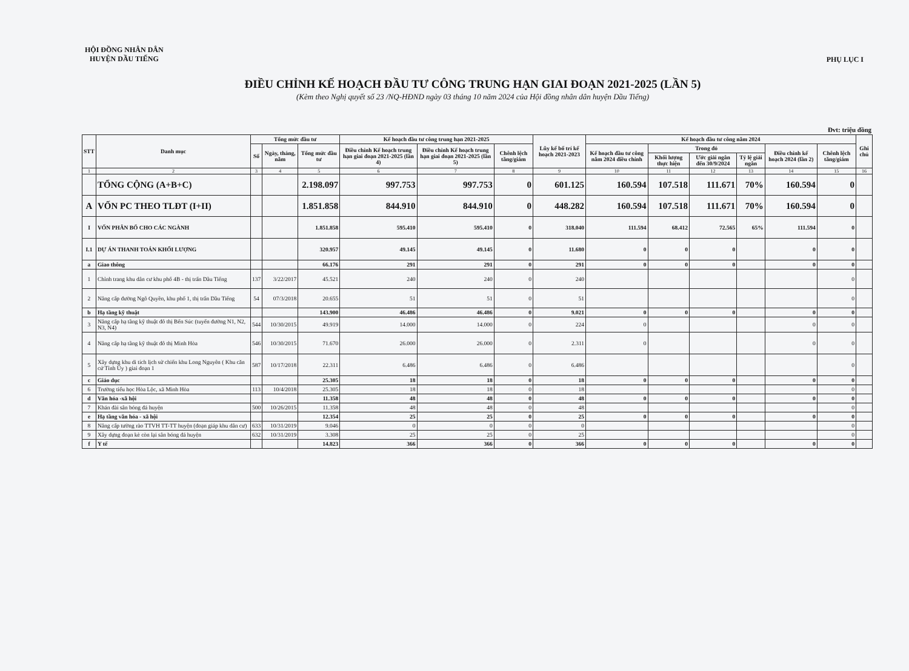HỘI ĐỒNG NHÂN DÂN
HUYỆN DẦU TIẾNG
PHỤ LỤC I
ĐIỀU CHỈNH KẾ HOẠCH ĐẦU TƯ CÔNG TRUNG HẠN GIAI ĐOẠN 2021-2025 (LẦN 5)
(Kèm theo Nghị quyết số 23 /NQ-HĐND ngày 03 tháng 10 năm 2024 của Hội đồng nhân dân huyện Dầu Tiếng)
Đvt: triệu đồng
| STT | Danh mục | Tổng mức đầu tư | | | Kế hoạch đầu tư công trung hạn 2021-2025 | | | Lũy kế bố trí kế hoạch 2021-2023 | Kế hoạch đầu tư công năm 2024 | | | | | | Ghi chú |
| --- | --- | --- | --- | --- | --- | --- | --- | --- | --- | --- | --- | --- | --- | --- | --- |
| | | Số | Ngày, tháng, năm | Tổng mức đầu tư | Điều chỉnh Kế hoạch trung hạn giai đoạn 2021-2025 (lần 4) | Điều chỉnh Kế hoạch trung hạn giai đoạn 2021-2025 (lần 5) | Chênh lệch tăng/giảm | | Kế hoạch đầu tư công năm 2024 điều chỉnh | Trong đó | | | Điều chỉnh kế hoạch 2024 (lần 2) | Chênh lệch tăng/giảm | |
| | | | | | | | | | | Khối lượng thực hiện | Ước giải ngân đến 30/9/2024 | Tỷ lệ giải ngân | | | |
| 1 | 2 | 3 | 4 | 5 | 6 | 7 | 8 | 9 | 10 | 11 | 12 | 13 | 14 | 15 | 16 |
| | TỔNG CỘNG (A+B+C) | | | 2.198.097 | 997.753 | 997.753 | 0 | 601.125 | 160.594 | 107.518 | 111.671 | 70% | 160.594 | 0 | |
| A | VỐN PC THEO TLĐT (I+II) | | | 1.851.858 | 844.910 | 844.910 | 0 | 448.282 | 160.594 | 107.518 | 111.671 | 70% | 160.594 | 0 | |
| I | VỐN PHÂN BỔ CHO CÁC NGÀNH | | | 1.851.858 | 595.410 | 595.410 | 0 | 318.040 | 111.594 | 68.412 | 72.565 | 65% | 111.594 | 0 | |
| I.1 | DỰ ÁN THANH TOÁN KHỐI LƯỢNG | | | 320.957 | 49.145 | 49.145 | 0 | 11.680 | 0 | 0 | 0 | | 0 | 0 | |
| a | Giao thông | | | 66.176 | 291 | 291 | 0 | 291 | 0 | 0 | 0 | | 0 | 0 | |
| 1 | Chỉnh trang khu dân cư khu phố 4B - thị trấn Dầu Tiếng | 137 | 3/22/2017 | 45.521 | 240 | 240 | 0 | 240 | | | | | | 0 | |
| 2 | Nâng cấp đường Ngô Quyền, khu phố 1, thị trấn Dầu Tiếng | 54 | 07/3/2018 | 20.655 | 51 | 51 | 0 | 51 | | | | | | 0 | |
| b | Hạ tầng kỹ thuật | | | 143.900 | 46.486 | 46.486 | 0 | 9.021 | 0 | 0 | 0 | | 0 | 0 | |
| 3 | Nâng cấp hạ tầng kỹ thuật đô thị Bến Súc (tuyến đường N1, N2, N3, N4) | 544 | 10/30/2015 | 49.919 | 14.000 | 14.000 | 0 | 224 | 0 | | | | 0 | 0 | |
| 4 | Nâng cấp hạ tầng kỹ thuật đô thị Minh Hòa | 546 | 10/30/2015 | 71.670 | 26.000 | 26.000 | 0 | 2.311 | 0 | | | | 0 | 0 | |
| 5 | Xây dựng khu di tích lịch sử chiến khu Long Nguyên ( Khu căn cứ Tỉnh Ủy ) giai đoạn 1 | 587 | 10/17/2018 | 22.311 | 6.486 | 6.486 | 0 | 6.486 | | | | | | 0 | |
| c | Giáo dục | | | 25.305 | 18 | 18 | 0 | 18 | 0 | 0 | 0 | | 0 | 0 | |
| 6 | Trường tiểu học Hòa Lộc, xã Minh Hòa | 113 | 10/4/2018 | 25.305 | 18 | 18 | 0 | 18 | | | | | | 0 | |
| d | Văn hóa -xã hội | | | 11.358 | 48 | 48 | 0 | 48 | 0 | 0 | 0 | | 0 | 0 | |
| 7 | Khán đài sân bóng đá huyện | 500 | 10/26/2015 | 11.358 | 48 | 48 | 0 | 48 | | | | | | 0 | |
| e | Hạ tầng văn hóa - xã hội | | | 12.354 | 25 | 25 | 0 | 25 | 0 | 0 | 0 | | 0 | 0 | |
| 8 | Nâng cấp tường rào TTVH TT-TT huyện (đoạn giáp khu dân cư) | 633 | 10/31/2019 | 9.046 | 0 | 0 | 0 | 0 | | | | | | 0 | |
| 9 | Xây dựng đoạn kè còn lại sân bóng đá huyện | 632 | 10/31/2019 | 3.308 | 25 | 25 | 0 | 25 | | | | | | 0 | |
| f | Y tế | | | 14.823 | 366 | 366 | 0 | 366 | 0 | 0 | 0 | | 0 | 0 | |